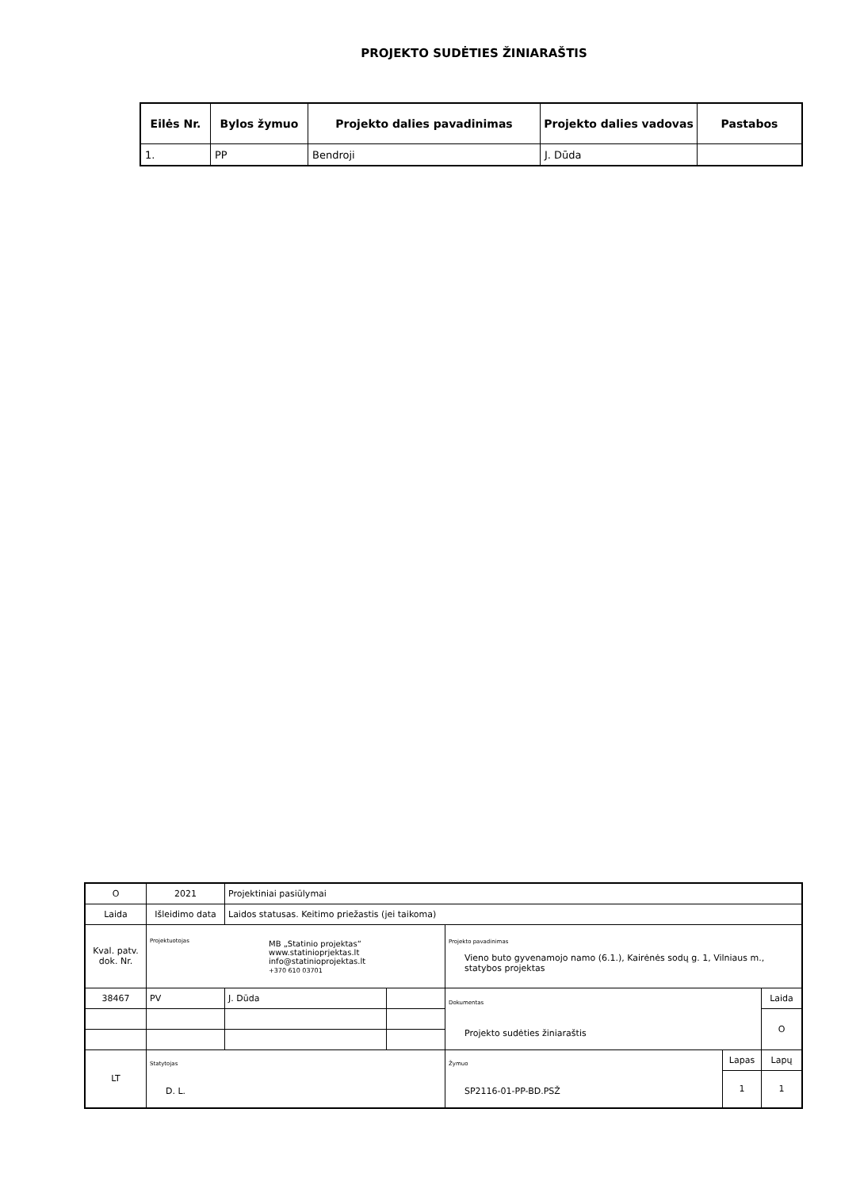PROJEKTO SUDĖTIES ŽINIARAŠTIS
| Eilės Nr. | Bylos žymuo | Projekto dalies pavadinimas | Projekto dalies vadovas | Pastabos |
| --- | --- | --- | --- | --- |
| 1. | PP | Bendroji | J. Dūda | |
| O | 2021 | Projektiniai pasiūlymai | | | | |
| Laida | Išleidimo data | Laidos statusas. Keitimo priežastis (jei taikoma) | | | | |
| Kval. patv. dok. Nr. | Projektuotojas MB „Statinio projektas“ www.statinioprjektas.lt info@statinioprojektas.lt +370 610 03701 | | | Projekto pavadinimas Vieno buto gyvenamojo namo (6.1.), Kairėnės sodų g. 1, Vilniaus m., statybos projektas | | |
| 38467 | PV | J. Dūda | | Dokumentas Projekto sudėties žiniaraštis | | Laida |
| | | | | | | O |
| LT | Statytojas D. L. | | | Žymuo SP2116-01-PP-BD.PSŽ | Lapas | Lapų |
| | | | | | 1 | 1 |